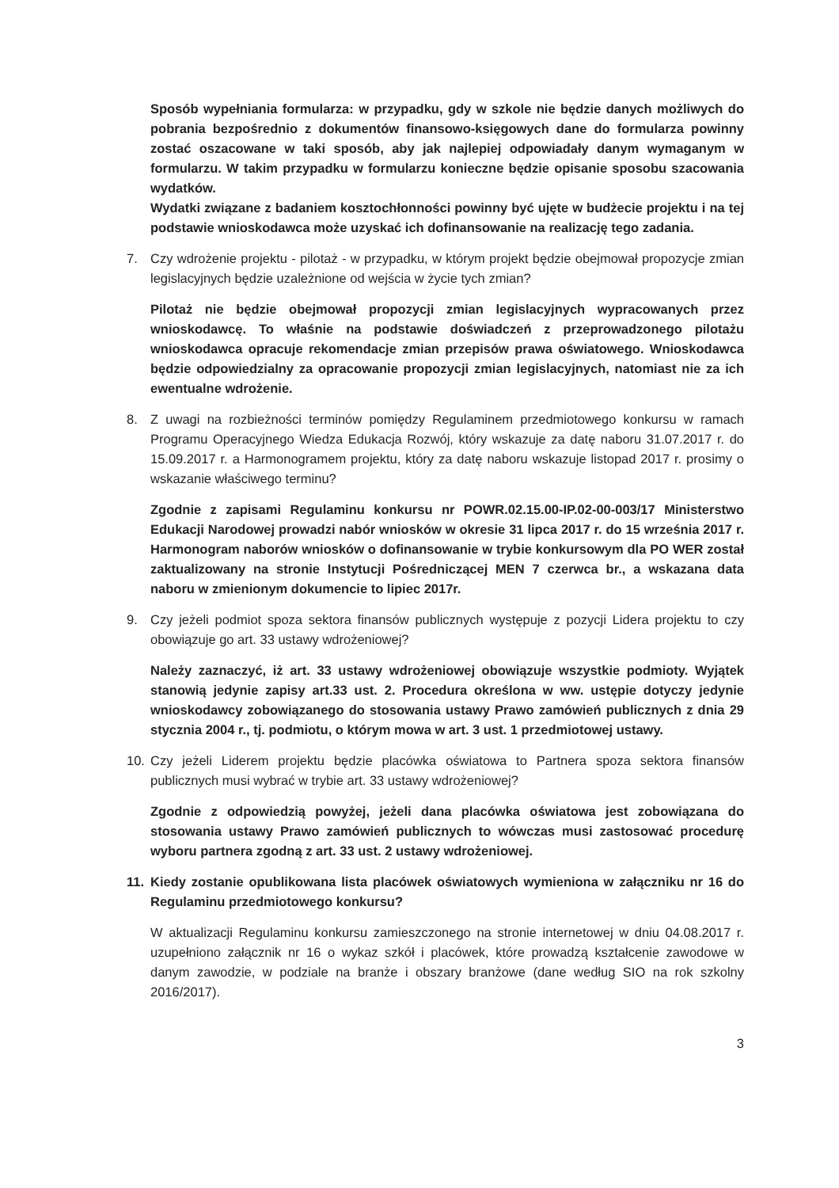Sposób wypełniania formularza: w przypadku, gdy w szkole nie będzie danych możliwych do pobrania bezpośrednio z dokumentów finansowo-księgowych dane do formularza powinny zostać oszacowane w taki sposób, aby jak najlepiej odpowiadały danym wymaganym w formularzu. W takim przypadku w formularzu konieczne będzie opisanie sposobu szacowania wydatków.
Wydatki związane z badaniem kosztochłonności powinny być ujęte w budżecie projektu i na tej podstawie wnioskodawca może uzyskać ich dofinansowanie na realizację tego zadania.
7. Czy wdrożenie projektu - pilotaż - w przypadku, w którym projekt będzie obejmował propozycje zmian legislacyjnych będzie uzależnione od wejścia w życie tych zmian?
Pilotaż nie będzie obejmował propozycji zmian legislacyjnych wypracowanych przez wnioskodawcę. To właśnie na podstawie doświadczeń z przeprowadzonego pilotażu wnioskodawca opracuje rekomendacje zmian przepisów prawa oświatowego. Wnioskodawca będzie odpowiedzialny za opracowanie propozycji zmian legislacyjnych, natomiast nie za ich ewentualne wdrożenie.
8. Z uwagi na rozbieżności terminów pomiędzy Regulaminem przedmiotowego konkursu w ramach Programu Operacyjnego Wiedza Edukacja Rozwój, który wskazuje za datę naboru 31.07.2017 r. do 15.09.2017 r. a Harmonogramem projektu, który za datę naboru wskazuje listopad 2017 r. prosimy o wskazanie właściwego terminu?
Zgodnie z zapisami Regulaminu konkursu nr POWR.02.15.00-IP.02-00-003/17 Ministerstwo Edukacji Narodowej prowadzi nabór wniosków w okresie 31 lipca 2017 r. do 15 września 2017 r. Harmonogram naborów wniosków o dofinansowanie w trybie konkursowym dla PO WER został zaktualizowany na stronie Instytucji Pośredniczącej MEN 7 czerwca br., a wskazana data naboru w zmienionym dokumencie to lipiec 2017r.
9. Czy jeżeli podmiot spoza sektora finansów publicznych występuje z pozycji Lidera projektu to czy obowiązuje go art. 33 ustawy wdrożeniowej?
Należy zaznaczyć, iż art. 33 ustawy wdrożeniowej obowiązuje wszystkie podmioty. Wyjątek stanowią jedynie zapisy art.33 ust. 2. Procedura określona w ww. ustępie dotyczy jedynie wnioskodawcy zobowiązanego do stosowania ustawy Prawo zamówień publicznych z dnia 29 stycznia 2004 r., tj. podmiotu, o którym mowa w art. 3 ust. 1 przedmiotowej ustawy.
10. Czy jeżeli Liderem projektu będzie placówka oświatowa to Partnera spoza sektora finansów publicznych musi wybrać w trybie art. 33 ustawy wdrożeniowej?
Zgodnie z odpowiedzią powyżej, jeżeli dana placówka oświatowa jest zobowiązana do stosowania ustawy Prawo zamówień publicznych to wówczas musi zastosować procedurę wyboru partnera zgodną z art. 33 ust. 2 ustawy wdrożeniowej.
11. Kiedy zostanie opublikowana lista placówek oświatowych wymieniona w załączniku nr 16 do Regulaminu przedmiotowego konkursu?
W aktualizacji Regulaminu konkursu zamieszczonego na stronie internetowej w dniu 04.08.2017 r. uzupełniono załącznik nr 16 o wykaz szkół i placówek, które prowadzą kształcenie zawodowe w danym zawodzie, w podziale na branże i obszary branżowe (dane według SIO na rok szkolny 2016/2017).
3